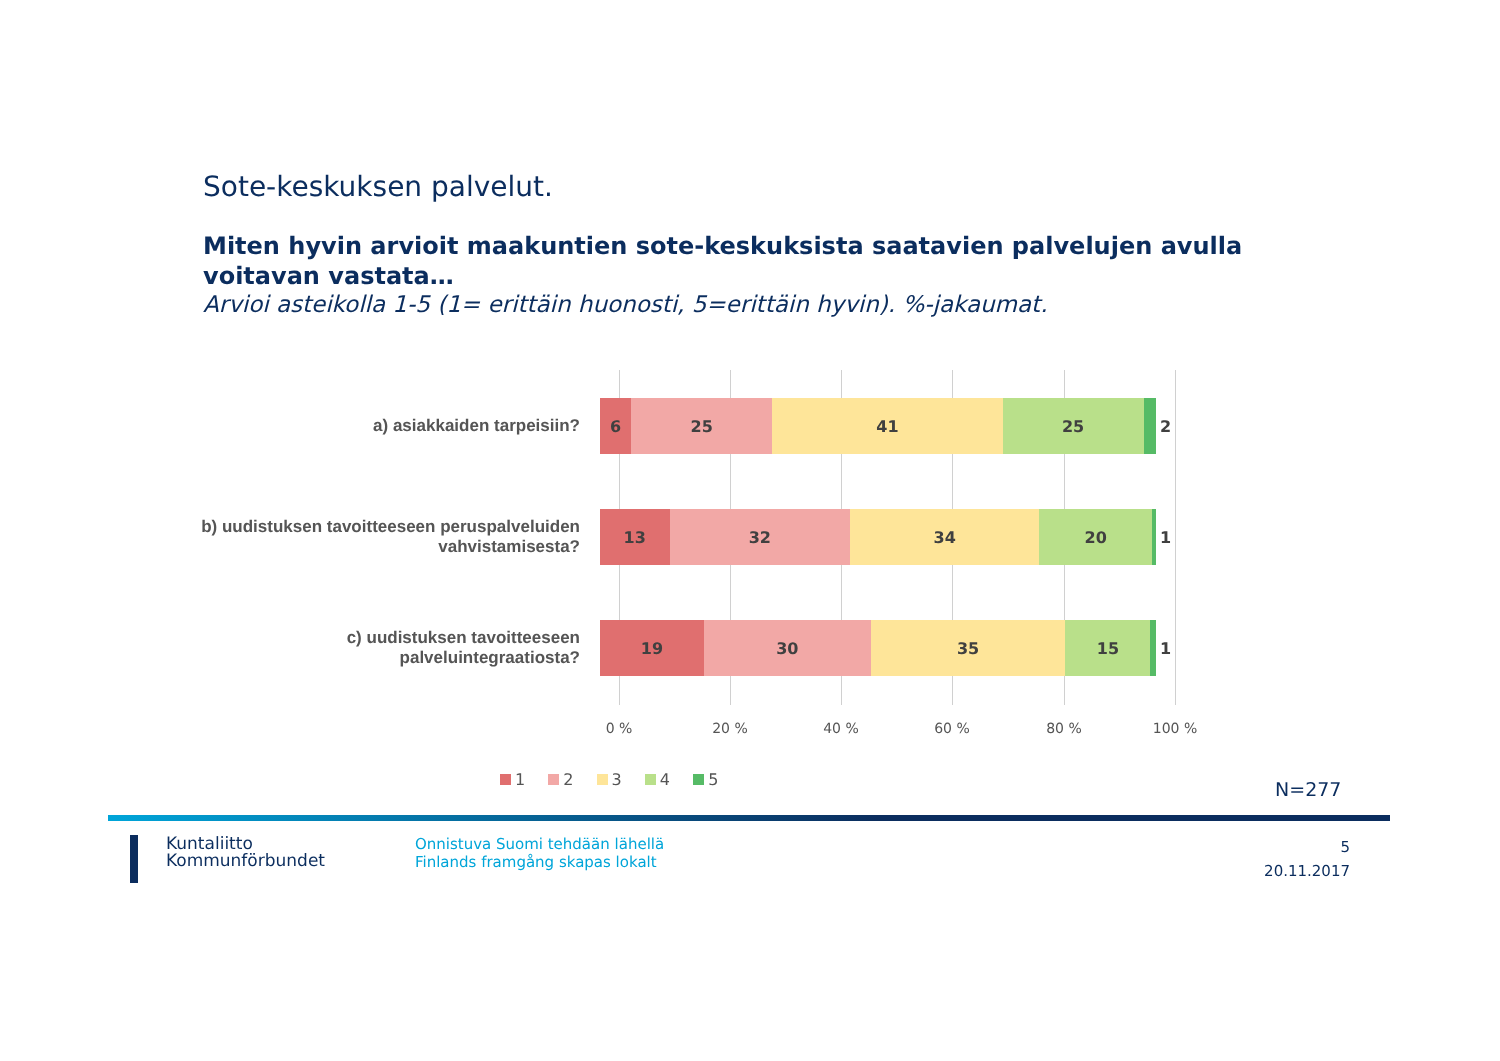Sote-keskuksen palvelut.
Miten hyvin arvioit maakuntien sote-keskuksista saatavien palvelujen avulla voitavan vastata…
Arvioi asteikolla 1-5 (1= erittäin huonosti, 5=erittäin hyvin). %-jakaumat.
a) asiakkaiden tarpeisiin?
6 25 41 25
2
b) uudistuksen tavoitteeseen peruspalveluiden vahvistamisesta?
13 32 34 20
1
c) uudistuksen tavoitteeseen palveluintegraatiosta?
19 30 35 15
1
0 % 20 % 40 % 60 % 80 % 100 %
1 2 3 4 5 N=277
Kuntaliitto
Kommunförbundet
Onnistuva Suomi tehdään lähellä
Finlands framgång skapas lokalt
5
20.11.2017